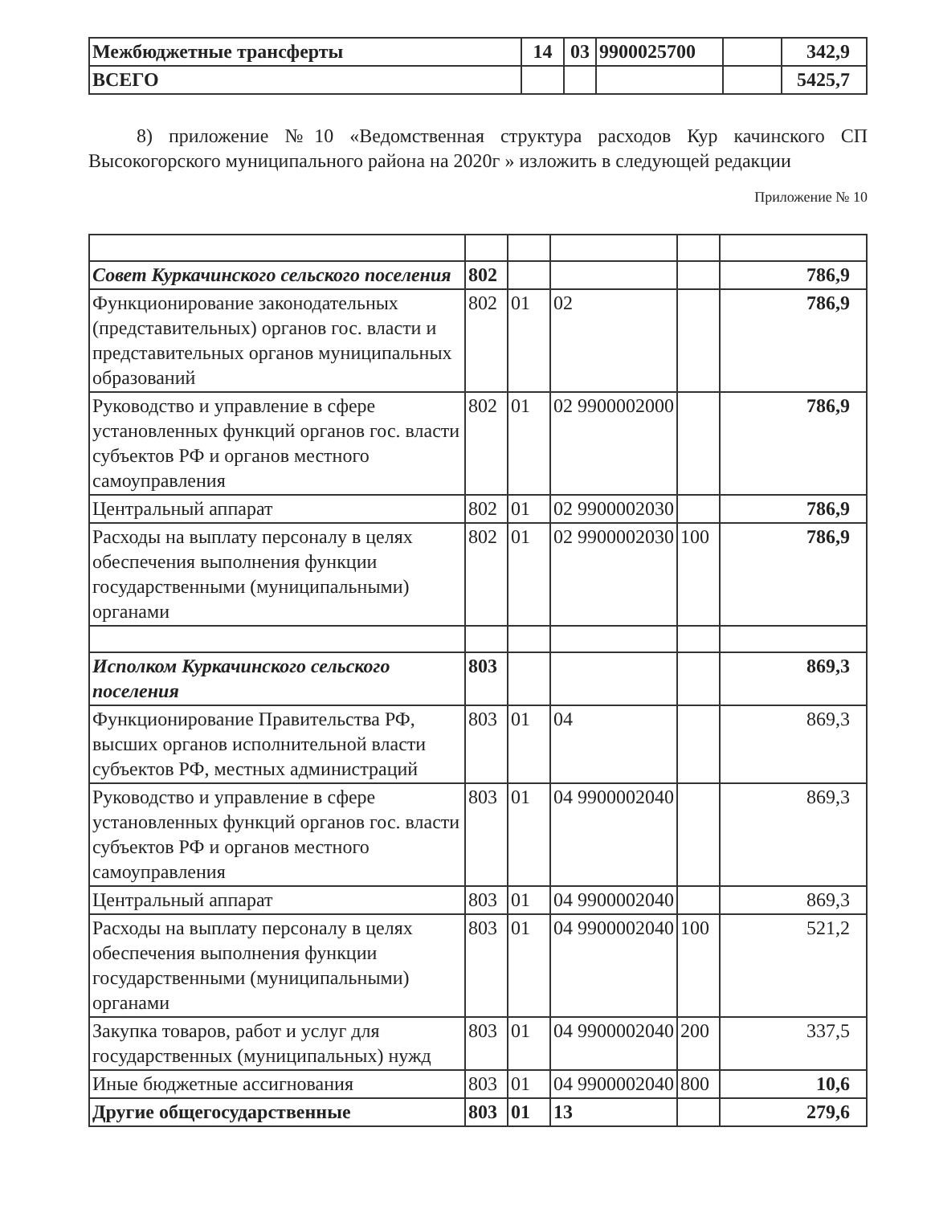| Межбюджетные трансферты | 14 | 03 | 9900025700 | | 342,9 |
| ВСЕГО | | | | | 5425,7 |
8) приложение №10 «Ведомственная структура расходов Кур качинского СП Высокогорского муниципального района на 2020г » изложить в следующей редакции
Приложение № 10
| Совет Куркачинского сельского поселения | 802 | | | | 786,9 |
| Функционирование законодательных (представительных) органов гос. власти и представительных органов муниципальных образований | 802 | 01 | 02 | | 786,9 |
| Руководство и управление в сфере установленных функций органов гос. власти субъектов РФ и органов местного самоуправления | 802 | 01 | 02 9900002000 | | 786,9 |
| Центральный аппарат | 802 | 01 | 02 9900002030 | | 786,9 |
| Расходы на выплату персоналу в целях обеспечения выполнения функции государственными (муниципальными) органами | 802 | 01 | 02 9900002030 | 100 | 786,9 |
| Исполком Куркачинского сельского поселения | 803 | | | | 869,3 |
| Функционирование Правительства РФ, высших органов исполнительной власти субъектов РФ, местных администраций | 803 | 01 | 04 | | 869,3 |
| Руководство и управление в сфере установленных функций органов гос. власти субъектов РФ и органов местного самоуправления | 803 | 01 | 04 9900002040 | | 869,3 |
| Центральный аппарат | 803 | 01 | 04 9900002040 | | 869,3 |
| Расходы на выплату персоналу в целях обеспечения выполнения функции государственными (муниципальными) органами | 803 | 01 | 04 9900002040 | 100 | 521,2 |
| Закупка товаров, работ и услуг для государственных (муниципальных) нужд | 803 | 01 | 04 9900002040 | 200 | 337,5 |
| Иные бюджетные ассигнования | 803 | 01 | 04 9900002040 | 800 | 10,6 |
| Другие общегосударственные | 803 | 01 | 13 | | 279,6 |